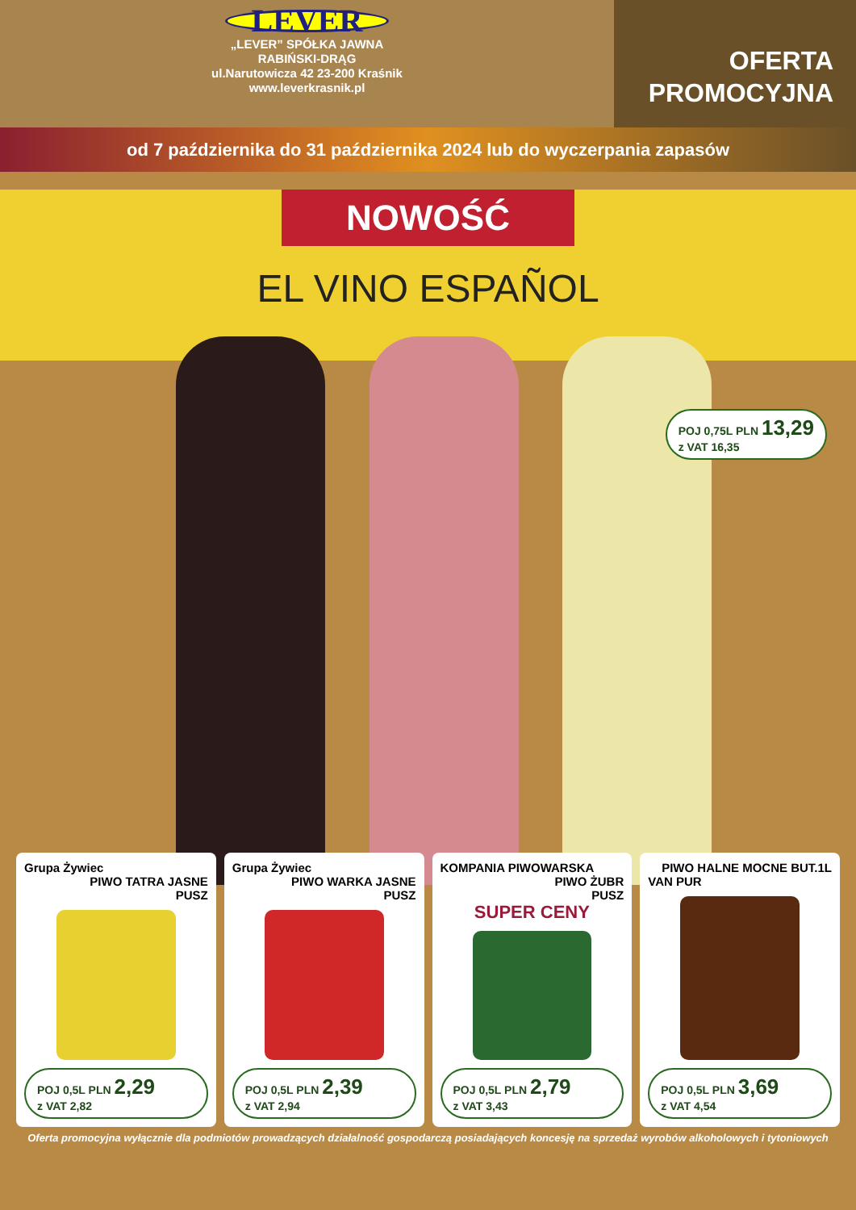LEVER
„LEVER” SPÓŁKA JAWNA
RABIŃSKI-DRĄG
ul.Narutowicza 42 23-200 Kraśnik
www.leverkrasnik.pl
OFERTA
PROMOCYJNA
od 7 października do 31 października 2024 lub do wyczerpania zapasów
NOWOŚĆ
EL VINO ESPAÑOL
POJ 0,75L PLN 13,29
z VAT 16,35
Grupa Żywiec
PIWO TATRA JASNE
PUSZ
POJ 0,5L PLN 2,29
z VAT 2,82
Grupa Żywiec
PIWO WARKA JASNE
PUSZ
POJ 0,5L PLN 2,39
z VAT 2,94
KOMPANIA PIWOWARSKA
PIWO ŻUBR
PUSZ
SUPER CENY
POJ 0,5L PLN 2,79
z VAT 3,43
PIWO HALNE MOCNE BUT.1L
VAN PUR
POJ 0,5L PLN 3,69
z VAT 4,54
Oferta promocyjna wyłącznie dla podmiotów prowadzących działalność gospodarczą posiadających koncesję na sprzedaż wyrobów alkoholowych i tytoniowych